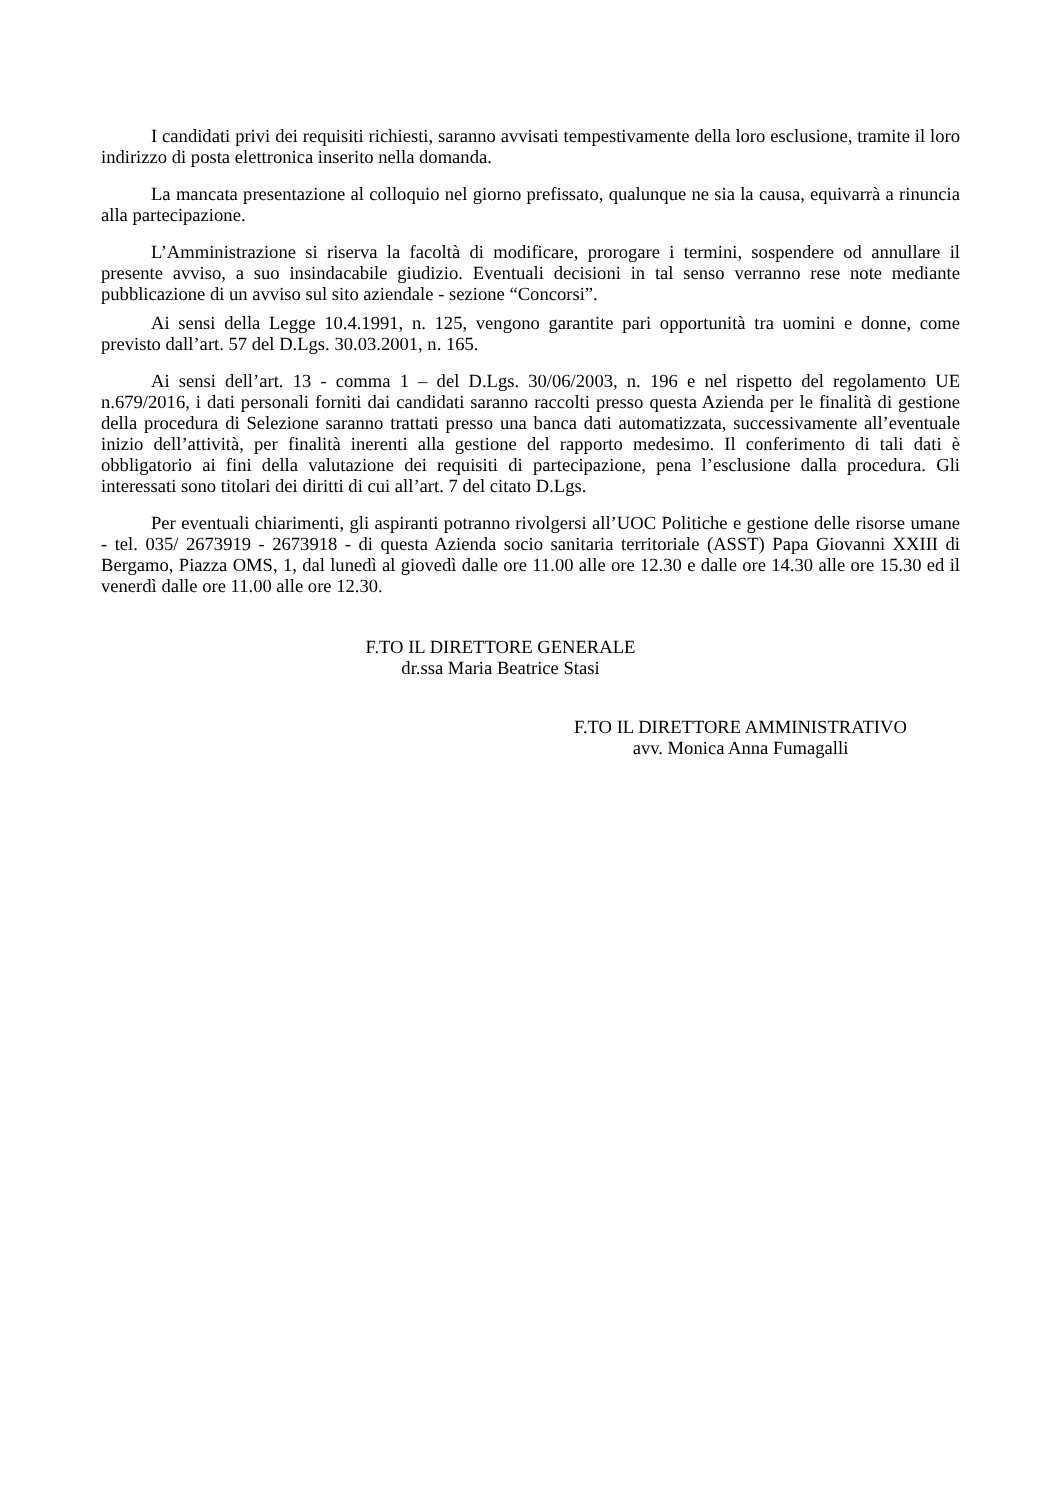I candidati privi dei requisiti richiesti, saranno avvisati tempestivamente della loro esclusione, tramite il loro indirizzo di posta elettronica inserito nella domanda.
La mancata presentazione al colloquio nel giorno prefissato, qualunque ne sia la causa, equivarrà a rinuncia alla partecipazione.
L’Amministrazione si riserva la facoltà di modificare, prorogare i termini, sospendere od annullare il presente avviso, a suo insindacabile giudizio. Eventuali decisioni in tal senso verranno rese note mediante pubblicazione di un avviso sul sito aziendale - sezione “Concorsi”.
Ai sensi della Legge 10.4.1991, n. 125, vengono garantite pari opportunità tra uomini e donne, come previsto dall’art. 57 del D.Lgs. 30.03.2001, n. 165.
Ai sensi dell’art. 13 - comma 1 – del D.Lgs. 30/06/2003, n. 196 e nel rispetto del regolamento UE n.679/2016, i dati personali forniti dai candidati saranno raccolti presso questa Azienda per le finalità di gestione della procedura di Selezione saranno trattati presso una banca dati automatizzata, successivamente all’eventuale inizio dell’attività, per finalità inerenti alla gestione del rapporto medesimo. Il conferimento di tali dati è obbligatorio ai fini della valutazione dei requisiti di partecipazione, pena l’esclusione dalla procedura. Gli interessati sono titolari dei diritti di cui all’art. 7 del citato D.Lgs.
Per eventuali chiarimenti, gli aspiranti potranno rivolgersi all’UOC Politiche e gestione delle risorse umane - tel. 035/ 2673919 - 2673918 - di questa Azienda socio sanitaria territoriale (ASST) Papa Giovanni XXIII di Bergamo, Piazza OMS, 1, dal lunedì al giovedì dalle ore 11.00 alle ore 12.30 e dalle ore 14.30 alle ore 15.30 ed il venerdì dalle ore 11.00 alle ore 12.30.
F.TO IL DIRETTORE GENERALE
dr.ssa Maria Beatrice Stasi
F.TO IL DIRETTORE AMMINISTRATIVO
avv. Monica Anna Fumagalli